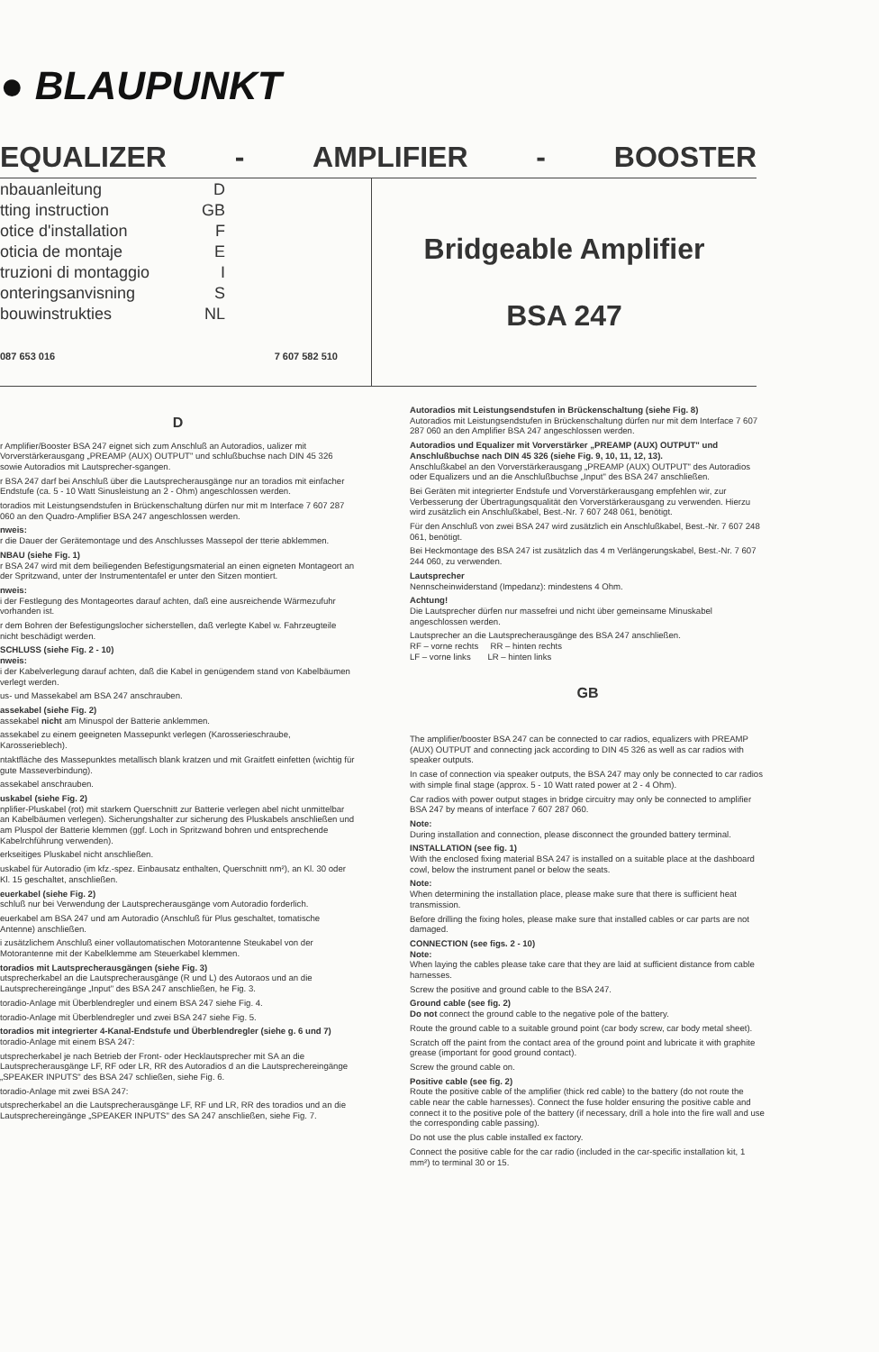● BLAUPUNKT
EQUALIZER - AMPLIFIER - BOOSTER
nbauanleitung D
tting instruction GB
otice d'installation F
oticia de montaje E
truzioni di montaggio I
onteringsanvisning S
bouwinstrukties NL
087 653 016 7 607 582 510
Bridgeable Amplifier
BSA 247
D
r Amplifier/Booster BSA 247 eignet sich zum Anschluß an Autoradios, ualizer mit Vorverstärkerausgang „PREAMP (AUX) OUTPUT" und schlußbuchse nach DIN 45 326 sowie Autoradios mit Lautsprecher-sgangen.
r BSA 247 darf bei Anschluß über die Lautsprecherausgänge nur an toradios mit einfacher Endstufe (ca. 5 - 10 Watt Sinusleistung an 2 - Ohm) angeschlossen werden.
toradios mit Leistungsendstufen in Brückenschaltung dürfen nur mit m Interface 7 607 287 060 an den Quadro-Amplifier BSA 247 angeschlossen werden.
nweis:
r die Dauer der Gerätemontage und des Anschlusses Massepol der tterie abklemmen.
NBAU (siehe Fig. 1)
r BSA 247 wird mit dem beiliegenden Befestigungsmaterial an einen eigneten Montageort an der Spritzwand, unter der Instrumententafel er unter den Sitzen montiert.
nweis:
i der Festlegung des Montageortes darauf achten, daß eine ausreichende Wärmezufuhr vorhanden ist.
r dem Bohren der Befestigungslocher sicherstellen, daß verlegte Kabel w. Fahrzeugteile nicht beschädigt werden.
SCHLUSS (siehe Fig. 2 - 10)
nweis:
i der Kabelverlegung darauf achten, daß die Kabel in genügendem stand von Kabelbäumen verlegt werden.
us- und Massekabel am BSA 247 anschrauben.
assekabel (siehe Fig. 2)
assekabel nicht am Minuspol der Batterie anklemmen.
assekabel zu einem geeigneten Massepunkt verlegen (Karosserieschraube, Karosserieblech).
ntaktfläche des Massepunktes metallisch blank kratzen und mit Graitfett einfetten (wichtig für gute Masseverbindung).
assekabel anschrauben.
uskabel (siehe Fig. 2)
nplifier-Pluskabel (rot) mit starkem Querschnitt zur Batterie verlegen abel nicht unmittelbar an Kabelbäumen verlegen). Sicherungshalter zur sicherung des Pluskabels anschließen und am Pluspol der Batterie klemmen (ggf. Loch in Spritzwand bohren und entsprechende Kabelrchführung verwenden).
erkseitiges Pluskabel nicht anschließen.
uskabel für Autoradio (im kfz.-spez. Einbausatz enthalten, Querschnitt nm²), an Kl. 30 oder Kl. 15 geschaltet, anschließen.
euerkabel (siehe Fig. 2)
schluß nur bei Verwendung der Lautsprecherausgänge vom Autoradio forderlich.
euerkabel am BSA 247 und am Autoradio (Anschluß für Plus geschaltet, tomatische Antenne) anschließen.
i zusätzlichem Anschluß einer vollautomatischen Motorantenne Steukabel von der Motorantenne mit der Kabelklemme am Steuerkabel klemmen.
toradios mit Lautsprecherausgängen (siehe Fig. 3)
utsprecherkabel an die Lautsprecherausgänge (R und L) des Autoraos und an die Lautsprechereingänge „Input" des BSA 247 anschließen, he Fig. 3.
toradio-Anlage mit Überblendregler und einem BSA 247 siehe Fig. 4.
toradio-Anlage mit Überblendregler und zwei BSA 247 siehe Fig. 5.
toradios mit integrierter 4-Kanal-Endstufe und Überblendregler (siehe g. 6 und 7)
toradio-Anlage mit einem BSA 247:
utsprecherkabel je nach Betrieb der Front- oder Hecklautsprecher mit SA an die Lautsprecherausgänge LF, RF oder LR, RR des Autoradios d an die Lautsprechereingänge „SPEAKER INPUTS" des BSA 247 schließen, siehe Fig. 6.
toradio-Anlage mit zwei BSA 247:
utsprecherkabel an die Lautsprecherausgänge LF, RF und LR, RR des toradios und an die Lautsprechereingänge „SPEAKER INPUTS" des SA 247 anschließen, siehe Fig. 7.
Autoradios mit Leistungsendstufen in Brückenschaltung (siehe Fig. 8)
Autoradios mit Leistungsendstufen in Brückenschaltung dürfen nur mit dem Interface 7 607 287 060 an den Amplifier BSA 247 angeschlossen werden.
Autoradios und Equalizer mit Vorverstärker „PREAMP (AUX) OUTPUT" und Anschlußbuchse nach DIN 45 326 (siehe Fig. 9, 10, 11, 12, 13).
Anschlußkabel an den Vorverstärkerausgang „PREAMP (AUX) OUTPUT" des Autoradios oder Equalizers und an die Anschlußbuchse „Input" des BSA 247 anschließen.
Bei Geräten mit integrierter Endstufe und Vorverstärkerausgang empfehlen wir, zur Verbesserung der Übertragungsqualität den Vorverstärkerausgang zu verwenden. Hierzu wird zusätzlich ein Anschlußkabel, Best.-Nr. 7 607 248 061, benötigt.
Für den Anschluß von zwei BSA 247 wird zusätzlich ein Anschlußkabel, Best.-Nr. 7 607 248 061, benötigt.
Bei Heckmontage des BSA 247 ist zusätzlich das 4 m Verlängerungskabel, Best.-Nr. 7 607 244 060, zu verwenden.
Lautsprecher
Nennscheinwiderstand (Impedanz): mindestens 4 Ohm.
Achtung!
Die Lautsprecher dürfen nur massefrei und nicht über gemeinsame Minuskabel angeschlossen werden.
Lautsprecher an die Lautsprecherausgänge des BSA 247 anschließen.
RF – vorne rechts RR – hinten rechts
LF – vorne links LR – hinten links
GB
The amplifier/booster BSA 247 can be connected to car radios, equalizers with PREAMP (AUX) OUTPUT and connecting jack according to DIN 45 326 as well as car radios with speaker outputs.
In case of connection via speaker outputs, the BSA 247 may only be connected to car radios with simple final stage (approx. 5 - 10 Watt rated power at 2 - 4 Ohm).
Car radios with power output stages in bridge circuitry may only be connected to amplifier BSA 247 by means of interface 7 607 287 060.
Note:
During installation and connection, please disconnect the grounded battery terminal.
INSTALLATION (see fig. 1)
With the enclosed fixing material BSA 247 is installed on a suitable place at the dashboard cowl, below the instrument panel or below the seats.
Note:
When determining the installation place, please make sure that there is sufficient heat transmission.
Before drilling the fixing holes, please make sure that installed cables or car parts are not damaged.
CONNECTION (see figs. 2 - 10)
Note:
When laying the cables please take care that they are laid at sufficient distance from cable harnesses.
Screw the positive and ground cable to the BSA 247.
Ground cable (see fig. 2)
Do not connect the ground cable to the negative pole of the battery.
Route the ground cable to a suitable ground point (car body screw, car body metal sheet).
Scratch off the paint from the contact area of the ground point and lubricate it with graphite grease (important for good ground contact).
Screw the ground cable on.
Positive cable (see fig. 2)
Route the positive cable of the amplifier (thick red cable) to the battery (do not route the cable near the cable harnesses). Connect the fuse holder ensuring the positive cable and connect it to the positive pole of the battery (if necessary, drill a hole into the fire wall and use the corresponding cable passing).
Do not use the plus cable installed ex factory.
Connect the positive cable for the car radio (included in the car-specific installation kit, 1 mm²) to terminal 30 or 15.